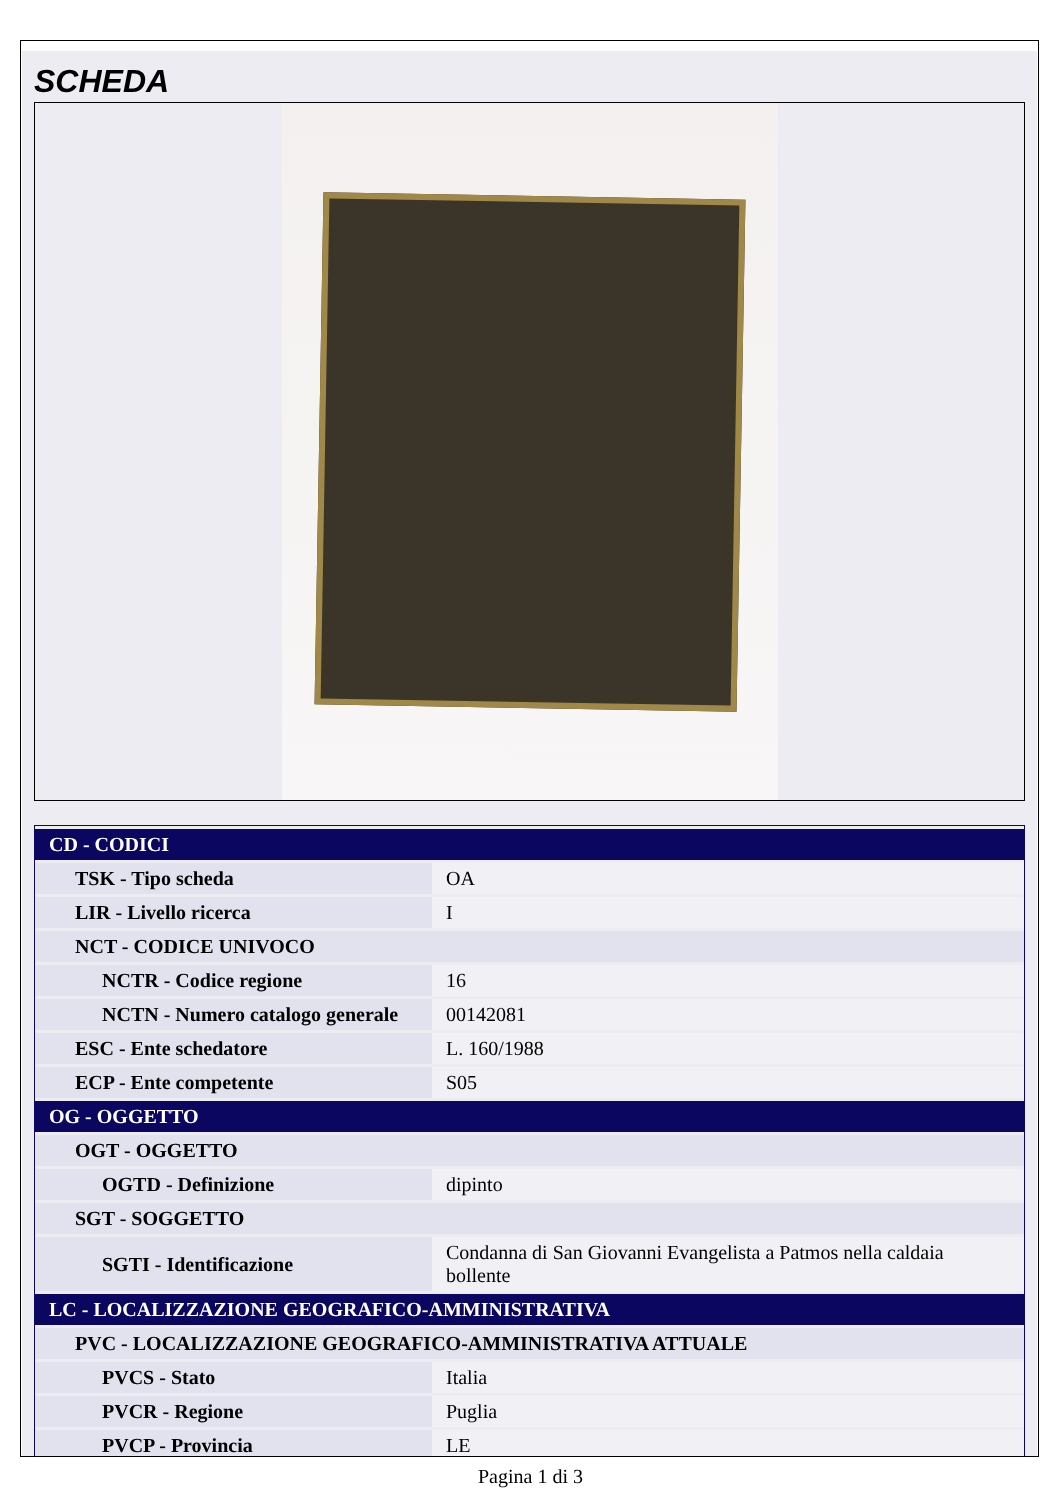SCHEDA
| CD - CODICI | |
| TSK - Tipo scheda | OA |
| LIR - Livello ricerca | I |
| NCT - CODICE UNIVOCO | |
| NCTR - Codice regione | 16 |
| NCTN - Numero catalogo generale | 00142081 |
| ESC - Ente schedatore | L. 160/1988 |
| ECP - Ente competente | S05 |
| OG - OGGETTO | |
| OGT - OGGETTO | |
| OGTD - Definizione | dipinto |
| SGT - SOGGETTO | |
| SGTI - Identificazione | Condanna di San Giovanni Evangelista a Patmos nella caldaia bollente |
| LC - LOCALIZZAZIONE GEOGRAFICO-AMMINISTRATIVA | |
| PVC - LOCALIZZAZIONE GEOGRAFICO-AMMINISTRATIVA ATTUALE | |
| PVCS - Stato | Italia |
| PVCR - Regione | Puglia |
| PVCP - Provincia | LE |
Pagina 1 di 3